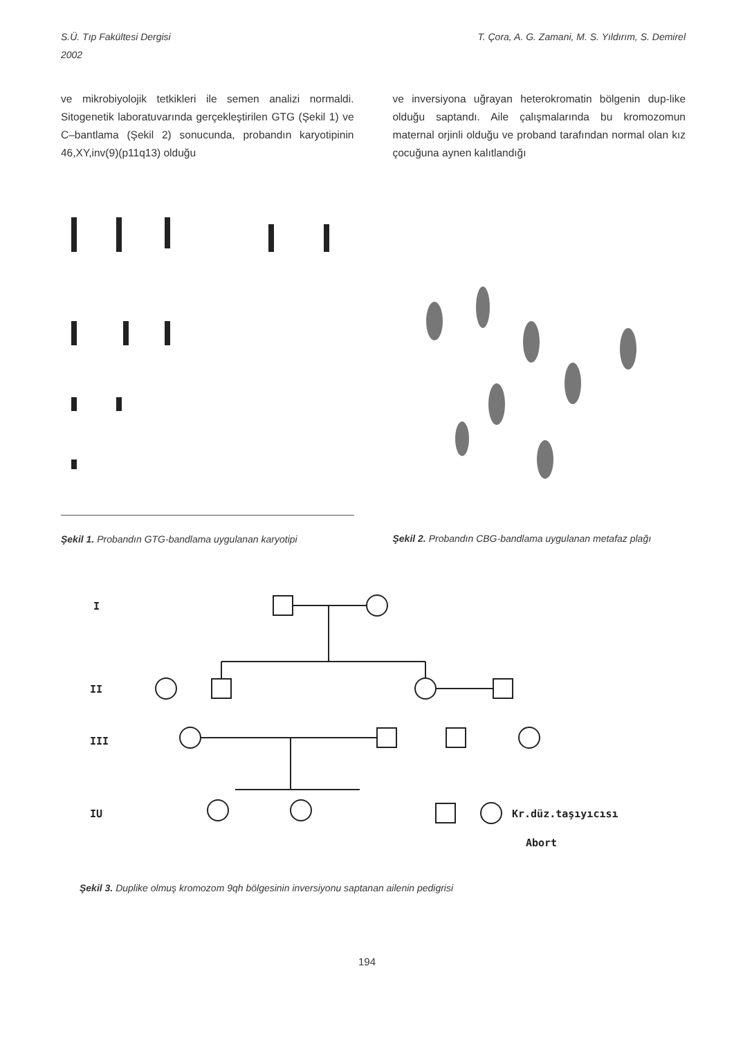S.Ü. Tıp Fakültesi Dergisi
2002
T. Çora, A. G. Zamani, M. S. Yıldırım, S. Demirel
ve mikrobiyolojik tetkikleri ile semen analizi normaldi. Sitogenetik laboratuvarında gerçekleştirilen GTG (Şekil 1) ve C–bantlama (Şekil 2) sonucunda, probandın karyotipinin 46,XY,inv(9)(p11q13) olduğu
ve inversiyona uğrayan heterokromatin bölgenin dup-like olduğu saptandı. Aile çalışmalarında bu kromozomun maternal orjinli olduğu ve proband tarafından normal olan kız çocuğuna aynen kalıtlandığı
Şekil 1. Probandın GTG-bandlama uygulanan karyotipi
Şekil 2. Probandın CBG-bandlama uygulanan metafaz plağı
I
II
III
IU
Kr.düz.taşıyıcısı
Abort
Şekil 3. Duplike olmuş kromozom 9qh bölgesinin inversiyonu saptanan ailenin pedigrisi
194